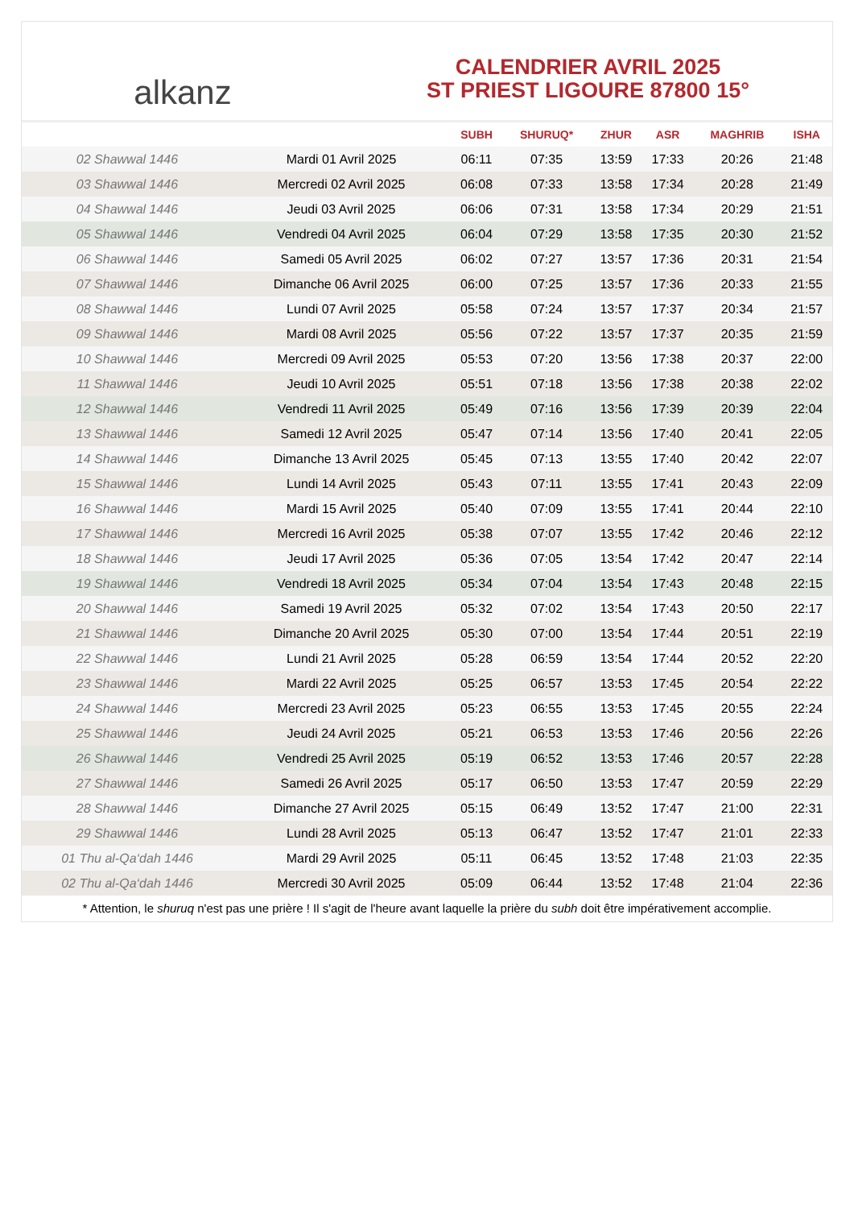alkanz
CALENDRIER AVRIL 2025
ST PRIEST LIGOURE 87800 15°
| | | SUBH | SHURUQ* | ZHUR | ASR | MAGHRIB | ISHA |
| --- | --- | --- | --- | --- | --- | --- | --- |
| 02 Shawwal 1446 | Mardi 01 Avril 2025 | 06:11 | 07:35 | 13:59 | 17:33 | 20:26 | 21:48 |
| 03 Shawwal 1446 | Mercredi 02 Avril 2025 | 06:08 | 07:33 | 13:58 | 17:34 | 20:28 | 21:49 |
| 04 Shawwal 1446 | Jeudi 03 Avril 2025 | 06:06 | 07:31 | 13:58 | 17:34 | 20:29 | 21:51 |
| 05 Shawwal 1446 | Vendredi 04 Avril 2025 | 06:04 | 07:29 | 13:58 | 17:35 | 20:30 | 21:52 |
| 06 Shawwal 1446 | Samedi 05 Avril 2025 | 06:02 | 07:27 | 13:57 | 17:36 | 20:31 | 21:54 |
| 07 Shawwal 1446 | Dimanche 06 Avril 2025 | 06:00 | 07:25 | 13:57 | 17:36 | 20:33 | 21:55 |
| 08 Shawwal 1446 | Lundi 07 Avril 2025 | 05:58 | 07:24 | 13:57 | 17:37 | 20:34 | 21:57 |
| 09 Shawwal 1446 | Mardi 08 Avril 2025 | 05:56 | 07:22 | 13:57 | 17:37 | 20:35 | 21:59 |
| 10 Shawwal 1446 | Mercredi 09 Avril 2025 | 05:53 | 07:20 | 13:56 | 17:38 | 20:37 | 22:00 |
| 11 Shawwal 1446 | Jeudi 10 Avril 2025 | 05:51 | 07:18 | 13:56 | 17:38 | 20:38 | 22:02 |
| 12 Shawwal 1446 | Vendredi 11 Avril 2025 | 05:49 | 07:16 | 13:56 | 17:39 | 20:39 | 22:04 |
| 13 Shawwal 1446 | Samedi 12 Avril 2025 | 05:47 | 07:14 | 13:56 | 17:40 | 20:41 | 22:05 |
| 14 Shawwal 1446 | Dimanche 13 Avril 2025 | 05:45 | 07:13 | 13:55 | 17:40 | 20:42 | 22:07 |
| 15 Shawwal 1446 | Lundi 14 Avril 2025 | 05:43 | 07:11 | 13:55 | 17:41 | 20:43 | 22:09 |
| 16 Shawwal 1446 | Mardi 15 Avril 2025 | 05:40 | 07:09 | 13:55 | 17:41 | 20:44 | 22:10 |
| 17 Shawwal 1446 | Mercredi 16 Avril 2025 | 05:38 | 07:07 | 13:55 | 17:42 | 20:46 | 22:12 |
| 18 Shawwal 1446 | Jeudi 17 Avril 2025 | 05:36 | 07:05 | 13:54 | 17:42 | 20:47 | 22:14 |
| 19 Shawwal 1446 | Vendredi 18 Avril 2025 | 05:34 | 07:04 | 13:54 | 17:43 | 20:48 | 22:15 |
| 20 Shawwal 1446 | Samedi 19 Avril 2025 | 05:32 | 07:02 | 13:54 | 17:43 | 20:50 | 22:17 |
| 21 Shawwal 1446 | Dimanche 20 Avril 2025 | 05:30 | 07:00 | 13:54 | 17:44 | 20:51 | 22:19 |
| 22 Shawwal 1446 | Lundi 21 Avril 2025 | 05:28 | 06:59 | 13:54 | 17:44 | 20:52 | 22:20 |
| 23 Shawwal 1446 | Mardi 22 Avril 2025 | 05:25 | 06:57 | 13:53 | 17:45 | 20:54 | 22:22 |
| 24 Shawwal 1446 | Mercredi 23 Avril 2025 | 05:23 | 06:55 | 13:53 | 17:45 | 20:55 | 22:24 |
| 25 Shawwal 1446 | Jeudi 24 Avril 2025 | 05:21 | 06:53 | 13:53 | 17:46 | 20:56 | 22:26 |
| 26 Shawwal 1446 | Vendredi 25 Avril 2025 | 05:19 | 06:52 | 13:53 | 17:46 | 20:57 | 22:28 |
| 27 Shawwal 1446 | Samedi 26 Avril 2025 | 05:17 | 06:50 | 13:53 | 17:47 | 20:59 | 22:29 |
| 28 Shawwal 1446 | Dimanche 27 Avril 2025 | 05:15 | 06:49 | 13:52 | 17:47 | 21:00 | 22:31 |
| 29 Shawwal 1446 | Lundi 28 Avril 2025 | 05:13 | 06:47 | 13:52 | 17:47 | 21:01 | 22:33 |
| 01 Thu al-Qa‘dah 1446 | Mardi 29 Avril 2025 | 05:11 | 06:45 | 13:52 | 17:48 | 21:03 | 22:35 |
| 02 Thu al-Qa‘dah 1446 | Mercredi 30 Avril 2025 | 05:09 | 06:44 | 13:52 | 17:48 | 21:04 | 22:36 |
* Attention, le shuruq n'est pas une prière ! Il s'agit de l'heure avant laquelle la prière du subh doit être impérativement accomplie.